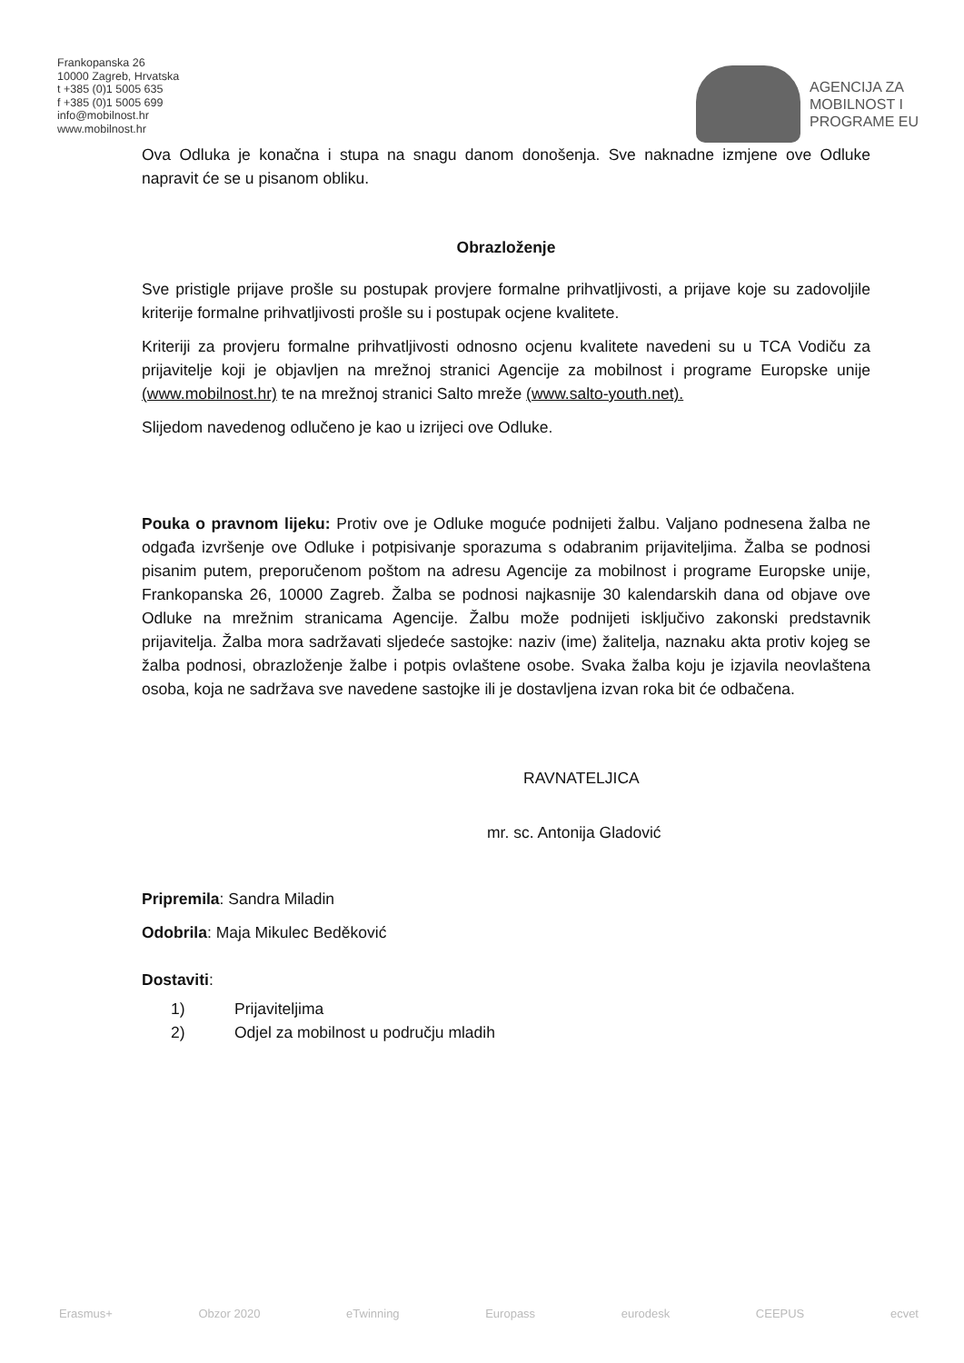Frankopanska 26
10000 Zagreb, Hrvatska
t +385 (0)1 5005 635
f +385 (0)1 5005 699
info@mobilnost.hr
www.mobilnost.hr
AGENCIJA ZA
MOBILNOST I
PROGRAME EU
Ova Odluka je konačna i stupa na snagu danom donošenja. Sve naknadne izmjene ove Odluke napravit će se u pisanom obliku.
Obrazloženje
Sve pristigle prijave prošle su postupak provjere formalne prihvatljivosti, a prijave koje su zadovoljile kriterije formalne prihvatljivosti prošle su i postupak ocjene kvalitete.
Kriteriji za provjeru formalne prihvatljivosti odnosno ocjenu kvalitete navedeni su u TCA Vodiču za prijavitelje koji je objavljen na mrežnoj stranici Agencije za mobilnost i programe Europske unije (www.mobilnost.hr) te na mrežnoj stranici Salto mreže (www.salto-youth.net).
Slijedom navedenog odlučeno je kao u izrijeci ove Odluke.
Pouka o pravnom lijeku: Protiv ove je Odluke moguće podnijeti žalbu. Valjano podnesena žalba ne odgađa izvršenje ove Odluke i potpisivanje sporazuma s odabranim prijaviteljima. Žalba se podnosi pisanim putem, preporučenom poštom na adresu Agencije za mobilnost i programe Europske unije, Frankopanska 26, 10000 Zagreb. Žalba se podnosi najkasnije 30 kalendarskih dana od objave ove Odluke na mrežnim stranicama Agencije. Žalbu može podnijeti isključivo zakonski predstavnik prijavitelja. Žalba mora sadržavati sljedeće sastojke: naziv (ime) žalitelja, naznaku akta protiv kojeg se žalba podnosi, obrazloženje žalbe i potpis ovlaštene osobe. Svaka žalba koju je izjavila neovlaštena osoba, koja ne sadržava sve navedene sastojke ili je dostavljena izvan roka bit će odbačena.
RAVNATELJICA
mr. sc. Antonija Gladović
Pripremila: Sandra Miladin
Odobrila: Maja Mikulec Beděković
Dostaviti:
1) Prijaviteljima
2) Odjel za mobilnost u području mladih
Erasmus+ Obzor 2020 eTwinning Europass eurodesk CEEPUS ecvet